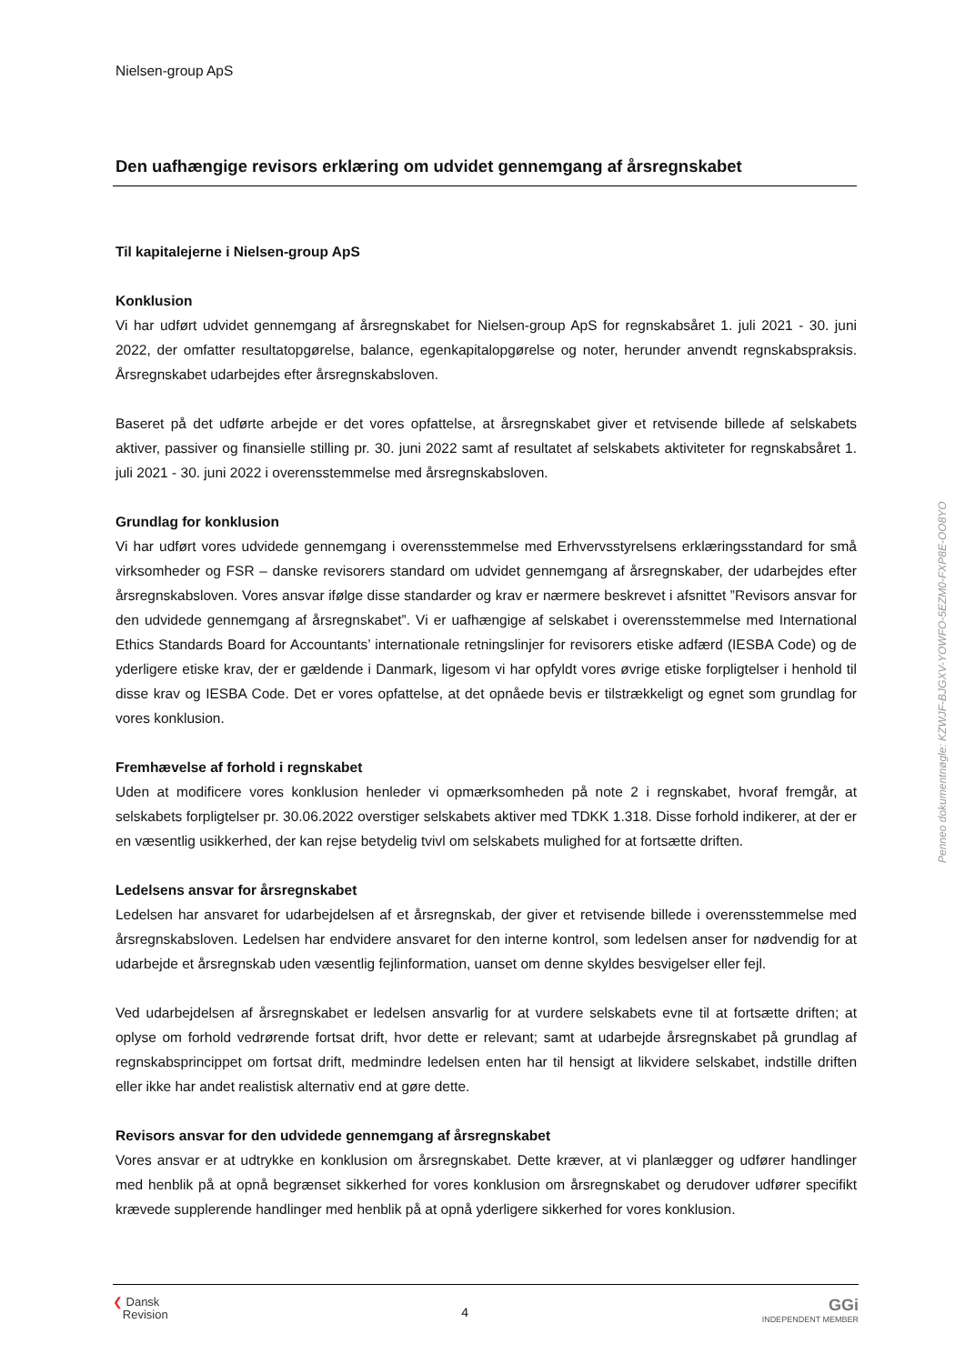Nielsen-group ApS
Den uafhængige revisors erklæring om udvidet gennemgang af årsregnskabet
Til kapitalejerne i Nielsen-group ApS
Konklusion
Vi har udført udvidet gennemgang af årsregnskabet for Nielsen-group ApS for regnskabsåret 1. juli 2021 - 30. juni 2022, der omfatter resultatopgørelse, balance, egenkapitalopgørelse og noter, herunder anvendt regnskabspraksis. Årsregnskabet udarbejdes efter årsregnskabsloven.
Baseret på det udførte arbejde er det vores opfattelse, at årsregnskabet giver et retvisende billede af selskabets aktiver, passiver og finansielle stilling pr. 30. juni 2022 samt af resultatet af selskabets aktiviteter for regnskabsåret 1. juli 2021 - 30. juni 2022 i overensstemmelse med årsregnskabsloven.
Grundlag for konklusion
Vi har udført vores udvidede gennemgang i overensstemmelse med Erhvervsstyrelsens erklæringsstandard for små virksomheder og FSR – danske revisorers standard om udvidet gennemgang af årsregnskaber, der udarbejdes efter årsregnskabsloven. Vores ansvar ifølge disse standarder og krav er nærmere beskrevet i afsnittet ”Revisors ansvar for den udvidede gennemgang af årsregnskabet”. Vi er uafhængige af selskabet i overensstemmelse med International Ethics Standards Board for Accountants’ internationale retningslinjer for revisorers etiske adfærd (IESBA Code) og de yderligere etiske krav, der er gældende i Danmark, ligesom vi har opfyldt vores øvrige etiske forpligtelser i henhold til disse krav og IESBA Code. Det er vores opfattelse, at det opnåede bevis er tilstrækkeligt og egnet som grundlag for vores konklusion.
Fremhævelse af forhold i regnskabet
Uden at modificere vores konklusion henleder vi opmærksomheden på note 2 i regnskabet, hvoraf fremgår, at selskabets forpligtelser pr. 30.06.2022 overstiger selskabets aktiver med TDKK 1.318. Disse forhold indikerer, at der er en væsentlig usikkerhed, der kan rejse betydelig tvivl om selskabets mulighed for at fortsætte driften.
Ledelsens ansvar for årsregnskabet
Ledelsen har ansvaret for udarbejdelsen af et årsregnskab, der giver et retvisende billede i overensstemmelse med årsregnskabsloven. Ledelsen har endvidere ansvaret for den interne kontrol, som ledelsen anser for nødvendig for at udarbejde et årsregnskab uden væsentlig fejlinformation, uanset om denne skyldes besvigelser eller fejl.
Ved udarbejdelsen af årsregnskabet er ledelsen ansvarlig for at vurdere selskabets evne til at fortsætte driften; at oplyse om forhold vedrørende fortsat drift, hvor dette er relevant; samt at udarbejde årsregnskabet på grundlag af regnskabsprincippet om fortsat drift, medmindre ledelsen enten har til hensigt at likvidere selskabet, indstille driften eller ikke har andet realistisk alternativ end at gøre dette.
Revisors ansvar for den udvidede gennemgang af årsregnskabet
Vores ansvar er at udtrykke en konklusion om årsregnskabet. Dette kræver, at vi planlægger og udfører handlinger med henblik på at opnå begrænset sikkerhed for vores konklusion om årsregnskabet og derudover udfører specifikt krævede supplerende handlinger med henblik på at opnå yderligere sikkerhed for vores konklusion.
Penneo dokumentnøgle: KZWJF-BJGXV-YOWFO-5EZM0-FXP8E-OO8YO
❮ Dansk
Revision
4
GGi
INDEPENDENT MEMBER